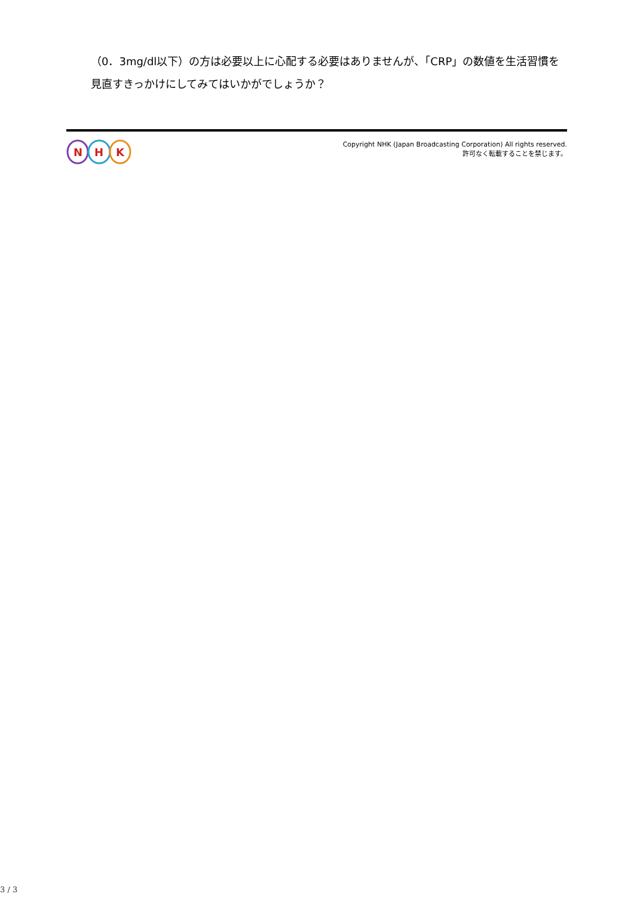（0．3mg/dl以下）の方は必要以上に心配する必要はありませんが、「CRP」の数値を生活習慣を見直すきっかけにしてみてはいかがでしょうか？
N
H
K
Copyright NHK (Japan Broadcasting Corporation) All rights reserved.
許可なく転載することを禁じます。
3 / 3